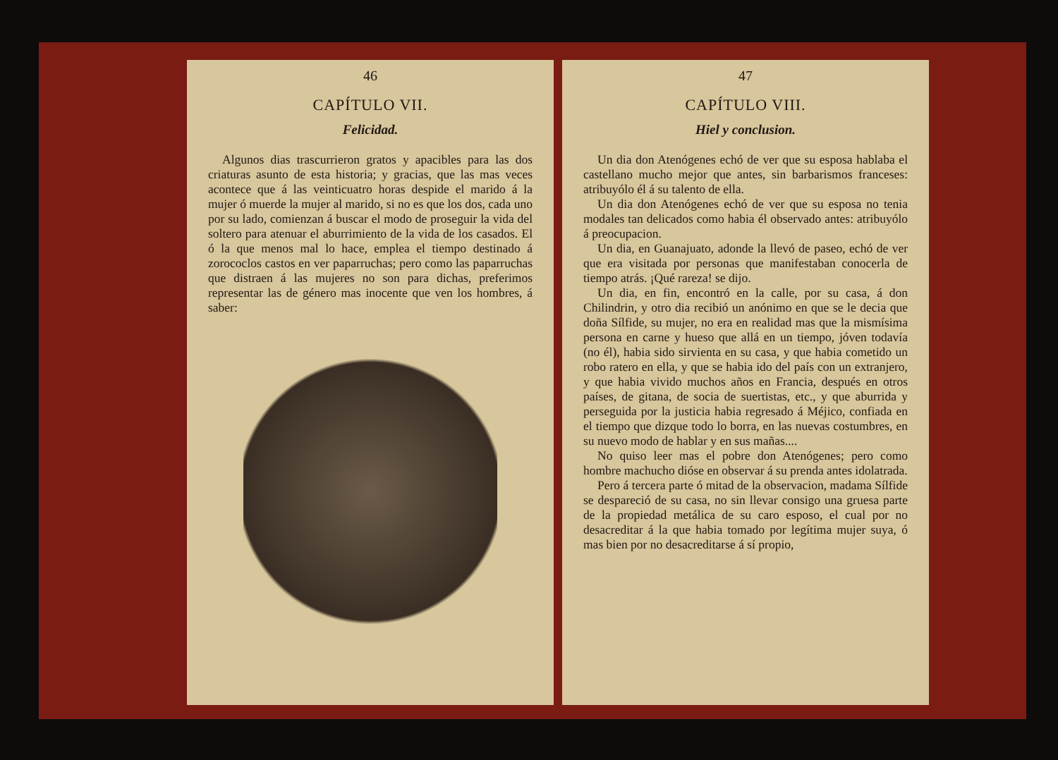46
CAPÍTULO VII.
Felicidad.
Algunos dias trascurrieron gratos y apacibles para las dos criaturas asunto de esta historia; y gracias, que las mas veces acontece que á las veinticuatro horas despide el marido á la mujer ó muerde la mujer al marido, si no es que los dos, cada uno por su lado, comienzan á buscar el modo de proseguir la vida del soltero para atenuar el aburrimiento de la vida de los casados. El ó la que menos mal lo hace, emplea el tiempo destinado á zorococlos castos en ver paparruchas; pero como las paparruchas que distraen á las mujeres no son para dichas, preferimos representar las de género mas inocente que ven los hombres, á saber:
47
CAPÍTULO VIII.
Hiel y conclusion.
Un dia don Atenógenes echó de ver que su esposa hablaba el castellano mucho mejor que antes, sin barbarismos franceses: atribuyólo él á su talento de ella.
Un dia don Atenógenes echó de ver que su esposa no tenia modales tan delicados como habia él observado antes: atribuyólo á preocupacion.
Un dia, en Guanajuato, adonde la llevó de paseo, echó de ver que era visitada por personas que manifestaban conocerla de tiempo atrás. ¡Qué rareza! se dijo.
Un dia, en fin, encontró en la calle, por su casa, á don Chilindrin, y otro dia recibió un anónimo en que se le decia que doña Sílfide, su mujer, no era en realidad mas que la mismísima persona en carne y hueso que allá en un tiempo, jóven todavía (no él), habia sido sirvienta en su casa, y que habia cometido un robo ratero en ella, y que se habia ido del país con un extranjero, y que habia vivido muchos años en Francia, después en otros países, de gitana, de socia de suertistas, etc., y que aburrida y perseguida por la justicia habia regresado á Méjico, confiada en el tiempo que dizque todo lo borra, en las nuevas costumbres, en su nuevo modo de hablar y en sus mañas....
No quiso leer mas el pobre don Atenógenes; pero como hombre machucho dióse en observar á su prenda antes idolatrada.
Pero á tercera parte ó mitad de la observacion, madama Sílfide se despareció de su casa, no sin llevar consigo una gruesa parte de la propiedad metálica de su caro esposo, el cual por no desacreditar á la que habia tomado por legítima mujer suya, ó mas bien por no desacreditarse á sí propio,